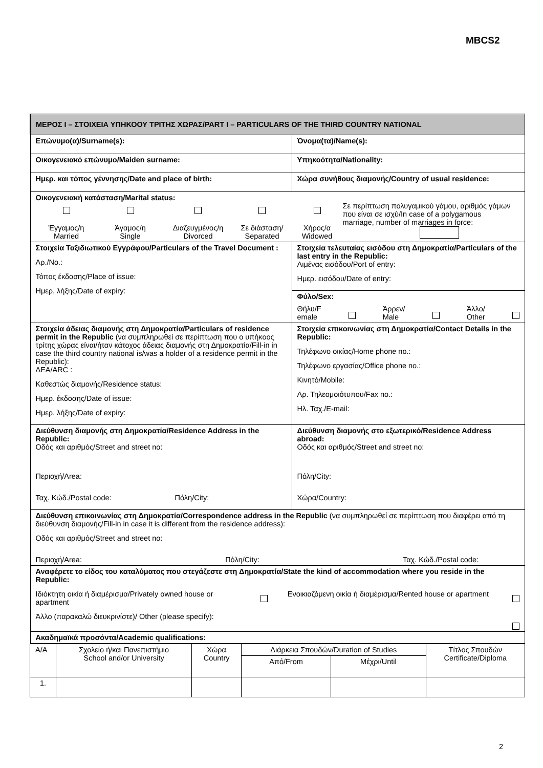MBCS2
| ΜΕΡΟΣ Ι – ΣΤΟΙΧΕΙΑ ΥΠΗΚΟΟΥ ΤΡΙΤΗΣ ΧΩΡΑΣ/PART I – PARTICULARS OF THE THIRD COUNTRY NATIONAL | |
| Επώνυμο(α)/Surname(s): | Όνομα(τα)/Name(s): |
| Οικογενειακό επώνυμο/Maiden surname: | Υπηκοότητα/Nationality: |
| Ημερ. και τόπος γέννησης/Date and place of birth: | Χώρα συνήθους διαμονής/Country of usual residence: |
| Οικογενειακή κατάσταση/Marital status: Έγγαμος/η Married Άγαμος/η Single Διαζευγμένος/η Divorced Σε διάσταση/ Separated Χήρος/α Widowed Σε περίπτωση πολυγαμικού γάμου, αριθμός γάμων που είναι σε ισχύ/In case of a polygamous marriage, number of marriages in force: | |
| Στοιχεία Ταξιδιωτικού Εγγράφου/Particulars of the Travel Document : Αρ./No.: Τόπος έκδοσης/Place of issue: Ημερ. λήξης/Date of expiry: | Στοιχεία τελευταίας εισόδου στη Δημοκρατία/Particulars of the last entry in the Republic: Λιμένας εισόδου/Port of entry: Ημερ. εισόδου/Date of entry: Φύλο/Sex: Θήλυ/F emale Άρρεν/ Male Άλλο/ Other |
| Στοιχεία άδειας διαμονής στη Δημοκρατία/Particulars of residence permit in the Republic (να συμπληρωθεί σε περίπτωση που ο υπήκοος τρίτης χώρας είναι/ήταν κάτοχος άδειας διαμονής στη Δημοκρατία/Fill-in in case the third country national is/was a holder of a residence permit in the Republic): ΔΕΑ/ARC : Καθεστώς διαμονής/Residence status: Ημερ. έκδοσης/Date of issue: Ημερ. λήξης/Date of expiry: | Στοιχεία επικοινωνίας στη Δημοκρατία/Contact Details in the Republic: Τηλέφωνο οικίας/Home phone no.: Τηλέφωνο εργασίας/Office phone no.: Κινητό/Mobile: Αρ. Τηλεομοιότυπου/Fax no.: Ηλ. Ταχ./E-mail: |
| Διεύθυνση διαμονής στη Δημοκρατία/Residence Address in the Republic: Οδός και αριθμός/Street and street no: Περιοχή/Area: Ταχ. Κώδ./Postal code: Πόλη/City: | Διεύθυνση διαμονής στο εξωτερικό/Residence Address abroad: Οδός και αριθμός/Street and street no: Πόλη/City: Χώρα/Country: |
| Διεύθυνση επικοινωνίας στη Δημοκρατία/Correspondence address in the Republic (να συμπληρωθεί σε περίπτωση που διαφέρει από τη διεύθυνση διαμονής/Fill-in in case it is different from the residence address): Οδός και αριθμός/Street and street no: Περιοχή/Area: Πόλη/City: Ταχ. Κώδ./Postal code: | |
| Αναφέρετε το είδος του καταλύματος που στεγάζεστε στη Δημοκρατία/State the kind of accommodation where you reside in the Republic: Ιδιόκτητη οικία ή διαμέρισμα/Privately owned house or apartment Ενοικιαζόμενη οικία ή διαμέρισμα/Rented house or apartment Άλλο (παρακαλώ διευκρινίστε)/ Other (please specify): | |
| Ακαδημαϊκά προσόντα/Academic qualifications: | |
| Α/Α | Σχολείο ή/και Πανεπιστήμιο School and/or University | Χώρα Country | Διάρκεια Σπουδών/Duration of Studies | | Τίτλος Σπουδών Certificate/Diploma |
| | | | Από/From | Μέχρι/Until | |
| 1. | | | | | |
2